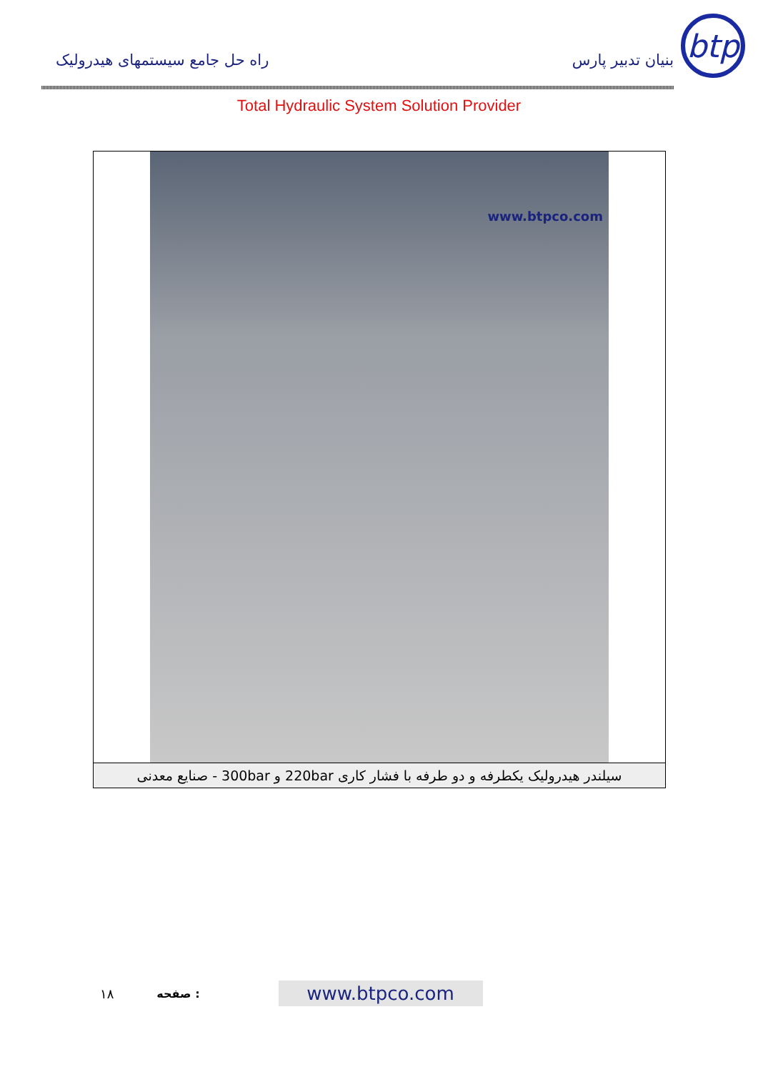راه حل جامع سیستمهای هیدرولیک
بنیان تدبیر پارس
btp
Total Hydraulic System Solution Provider
www.btpco.com
سیلندر هیدرولیک یکطرفه و دو طرفه با فشار کاری 220bar و 300bar - صنایع معدنی
۱۸ صفحه : www.btpco.com